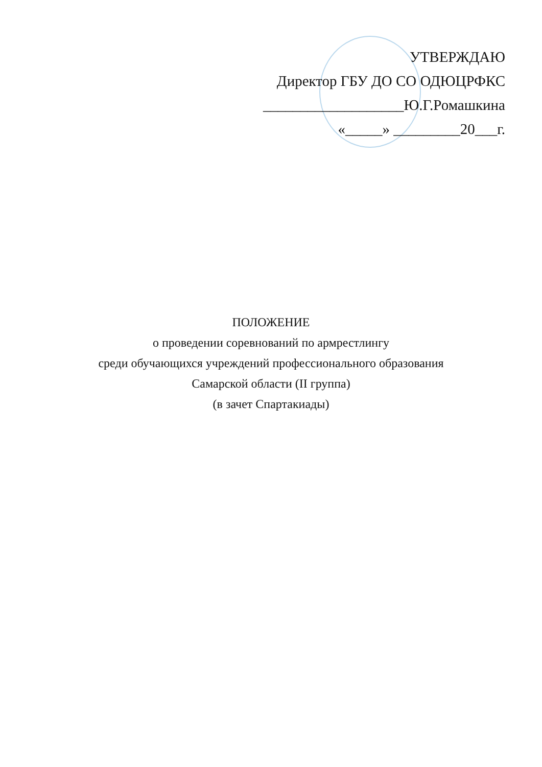УТВЕРЖДАЮ
Директор ГБУ ДО СО ОДЮЦРФКС
___________________Ю.Г.Ромашкина
«_____» _________20___г.
ПОЛОЖЕНИЕ
о проведении соревнований по армрестлингу
среди обучающихся учреждений профессионального образования
Самарской области (II группа)
(в зачет Спартакиады)